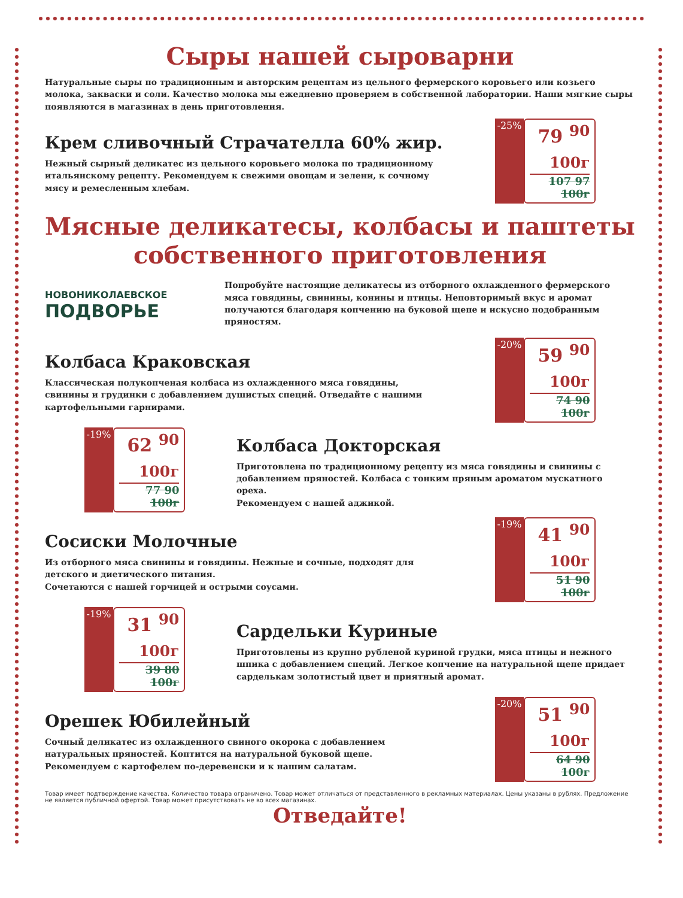Сыры нашей сыроварни
Натуральные сыры по традиционным и авторским рецептам из цельного фермерского коровьего или козьего молока, закваски и соли. Качество молока мы ежедневно проверяем в собственной лаборатории. Наши мягкие сыры появляются в магазинах в день приготовления.
Крем сливочный Страчателла 60% жир.
Нежный сырный деликатес из цельного коровьего молока по традиционному итальянскому рецепту. Рекомендуем к свежими овощам и зелени, к сочному мясу и ремесленным хлебам.
-25%
79 <sup>90</sup> <sub>100г</sub>
107 97 100г
Мясные деликатесы, колбасы и паштеты
собственного приготовления
НОВОНИКОЛАЕВСКОЕ
ПОДВОРЬЕ
Попробуйте настоящие деликатесы из отборного охлажденного фермерского мяса говядины, свинины, конины и птицы. Неповторимый вкус и аромат получаются благодаря копчению на буковой щепе и искусно подобранным пряностям.
Колбаса Краковская
Классическая полукопченая колбаса из охлажденного мяса говядины, свинины и грудинки с добавлением душистых специй. Отведайте с нашими картофельными гарнирами.
-20%
59 <sup>90</sup> <sub>100г</sub>
74 90 100г
-19%
62 <sup>90</sup> <sub>100г</sub>
77 90 100г
Колбаса Докторская
Приготовлена по традиционному рецепту из мяса говядины и свинины с добавлением пряностей. Колбаса с тонким пряным ароматом мускатного ореха.
Рекомендуем с нашей аджикой.
Сосиски Молочные
Из отборного мяса свинины и говядины. Нежные и сочные, подходят для детского и диетического питания.
Сочетаются с нашей горчицей и острыми соусами.
-19%
41 <sup>90</sup> <sub>100г</sub>
51 90 100г
-19%
31 <sup>90</sup> <sub>100г</sub>
39 80 100г
Сардельки Куриные
Приготовлены из крупно рубленой куриной грудки, мяса птицы и нежного шпика с добавлением специй. Легкое копчение на натуральной щепе придает сарделькам золотистый цвет и приятный аромат.
Орешек Юбилейный
Сочный деликатес из охлажденного свиного окорока с добавлением натуральных пряностей. Коптится на натуральной буковой щепе.
Рекомендуем с картофелем по-деревенски и к нашим салатам.
-20%
51 <sup>90</sup> <sub>100г</sub>
64 90 100г
Товар имеет подтверждение качества. Количество товара ограничено. Товар может отличаться от представленного в рекламных материалах. Цены указаны в рублях. Предложение не является публичной офертой. Товар может присутствовать не во всех магазинах.
Отведайте!